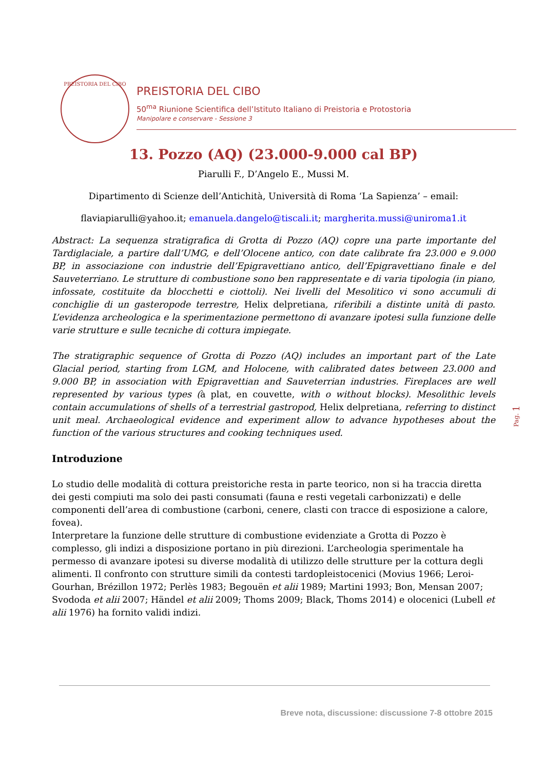PREISTORIA DEL CIBO
PREISTORIA DEL CIBO
50<sup>ma</sup> Riunione Scientifica dell’Istituto Italiano di Preistoria e Protostoria
Manipolare e conservare - Sessione 3
13. Pozzo (AQ) (23.000-9.000 cal BP)
Piarulli F., D’Angelo E., Mussi M.
Dipartimento di Scienze dell’Antichità, Università di Roma ‘La Sapienza’ – email:
flaviapiarulli@yahoo.it; emanuela.dangelo@tiscali.it; margherita.mussi@uniroma1.it
Abstract: La sequenza stratigrafica di Grotta di Pozzo (AQ) copre una parte importante del Tardiglaciale, a partire dall’UMG, e dell’Olocene antico, con date calibrate fra 23.000 e 9.000 BP, in associazione con industrie dell’Epigravettiano antico, dell’Epigravettiano finale e del Sauveterriano. Le strutture di combustione sono ben rappresentate e di varia tipologia (in piano, infossate, costituite da blocchetti e ciottoli). Nei livelli del Mesolitico vi sono accumuli di conchiglie di un gasteropode terrestre, Helix delpretiana, riferibili a distinte unità di pasto. L’evidenza archeologica e la sperimentazione permettono di avanzare ipotesi sulla funzione delle varie strutture e sulle tecniche di cottura impiegate.
The stratigraphic sequence of Grotta di Pozzo (AQ) includes an important part of the Late Glacial period, starting from LGM, and Holocene, with calibrated dates between 23.000 and 9.000 BP, in association with Epigravettian and Sauveterrian industries. Fireplaces are well represented by various types (à plat, en couvette, with o without blocks). Mesolithic levels contain accumulations of shells of a terrestrial gastropod, Helix delpretiana, referring to distinct unit meal. Archaeological evidence and experiment allow to advance hypotheses about the function of the various structures and cooking techniques used.
Introduzione
Lo studio delle modalità di cottura preistoriche resta in parte teorico, non si ha traccia diretta dei gesti compiuti ma solo dei pasti consumati (fauna e resti vegetali carbonizzati) e delle componenti dell’area di combustione (carboni, cenere, clasti con tracce di esposizione a calore, fovea).
Interpretare la funzione delle strutture di combustione evidenziate a Grotta di Pozzo è complesso, gli indizi a disposizione portano in più direzioni. L’archeologia sperimentale ha permesso di avanzare ipotesi su diverse modalità di utilizzo delle strutture per la cottura degli alimenti. Il confronto con strutture simili da contesti tardopleistocenici (Movius 1966; Leroi-Gourhan, Brézillon 1972; Perlès 1983; Begouën et alii 1989; Martini 1993; Bon, Mensan 2007; Svododa et alii 2007; Händel et alii 2009; Thoms 2009; Black, Thoms 2014) e olocenici (Lubell et alii 1976) ha fornito validi indizi.
Pag. 1
Breve nota, discussione: discussione 7-8 ottobre 2015